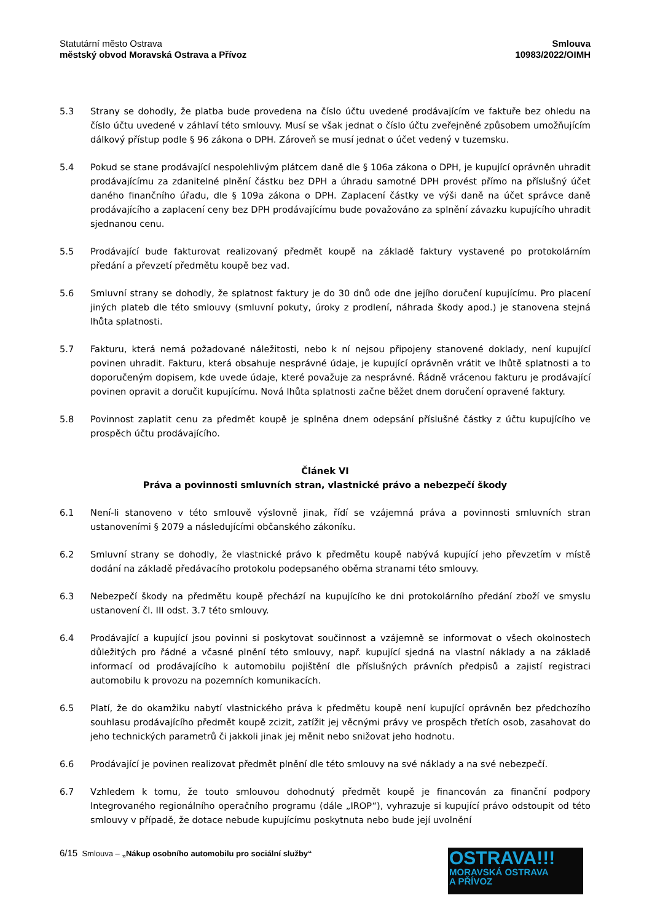Statutární město Ostrava
městský obvod Moravská Ostrava a Přívoz
Smlouva
10983/2022/OIMH
5.3 Strany se dohodly, že platba bude provedena na číslo účtu uvedené prodávajícím ve faktuře bez ohledu na číslo účtu uvedené v záhlaví této smlouvy. Musí se však jednat o číslo účtu zveřejněné způsobem umožňujícím dálkový přístup podle § 96 zákona o DPH. Zároveň se musí jednat o účet vedený v tuzemsku.
5.4 Pokud se stane prodávající nespolehlivým plátcem daně dle § 106a zákona o DPH, je kupující oprávněn uhradit prodávajícímu za zdanitelné plnění částku bez DPH a úhradu samotné DPH provést přímo na příslušný účet daného finančního úřadu, dle § 109a zákona o DPH. Zaplacení částky ve výši daně na účet správce daně prodávajícího a zaplacení ceny bez DPH prodávajícímu bude považováno za splnění závazku kupujícího uhradit sjednanou cenu.
5.5 Prodávající bude fakturovat realizovaný předmět koupě na základě faktury vystavené po protokolárním předání a převzetí předmětu koupě bez vad.
5.6 Smluvní strany se dohodly, že splatnost faktury je do 30 dnů ode dne jejího doručení kupujícímu. Pro placení jiných plateb dle této smlouvy (smluvní pokuty, úroky z prodlení, náhrada škody apod.) je stanovena stejná lhůta splatnosti.
5.7 Fakturu, která nemá požadované náležitosti, nebo k ní nejsou připojeny stanovené doklady, není kupující povinen uhradit. Fakturu, která obsahuje nesprávné údaje, je kupující oprávněn vrátit ve lhůtě splatnosti a to doporučeným dopisem, kde uvede údaje, které považuje za nesprávné. Řádně vrácenou fakturu je prodávající povinen opravit a doručit kupujícímu. Nová lhůta splatnosti začne běžet dnem doručení opravené faktury.
5.8 Povinnost zaplatit cenu za předmět koupě je splněna dnem odepsání příslušné částky z účtu kupujícího ve prospěch účtu prodávajícího.
Článek VI
Práva a povinnosti smluvních stran, vlastnické právo a nebezpečí škody
6.1 Není-li stanoveno v této smlouvě výslovně jinak, řídí se vzájemná práva a povinnosti smluvních stran ustanoveními § 2079 a následujícími občanského zákoníku.
6.2 Smluvní strany se dohodly, že vlastnické právo k předmětu koupě nabývá kupující jeho převzetím v místě dodání na základě předávacího protokolu podepsaného oběma stranami této smlouvy.
6.3 Nebezpečí škody na předmětu koupě přechází na kupujícího ke dni protokolárního předání zboží ve smyslu ustanovení čl. III odst. 3.7 této smlouvy.
6.4 Prodávající a kupující jsou povinni si poskytovat součinnost a vzájemně se informovat o všech okolnostech důležitých pro řádné a včasné plnění této smlouvy, např. kupující sjedná na vlastní náklady a na základě informací od prodávajícího k automobilu pojištění dle příslušných právních předpisů a zajistí registraci automobilu k provozu na pozemních komunikacích.
6.5 Platí, že do okamžiku nabytí vlastnického práva k předmětu koupě není kupující oprávněn bez předchozího souhlasu prodávajícího předmět koupě zcizit, zatížit jej věcnými právy ve prospěch třetích osob, zasahovat do jeho technických parametrů či jakkoli jinak jej měnit nebo snižovat jeho hodnotu.
6.6 Prodávající je povinen realizovat předmět plnění dle této smlouvy na své náklady a na své nebezpečí.
6.7 Vzhledem k tomu, že touto smlouvou dohodnutý předmět koupě je financován za finanční podpory Integrovaného regionálního operačního programu (dále „IROP“), vyhrazuje si kupující právo odstoupit od této smlouvy v případě, že dotace nebude kupujícímu poskytnuta nebo bude její uvolnění
6/15 Smlouva – „Nákup osobního automobilu pro sociální služby“
OSTRAVA!!!
MORAVSKÁ OSTRAVA
A PŘÍVOZ